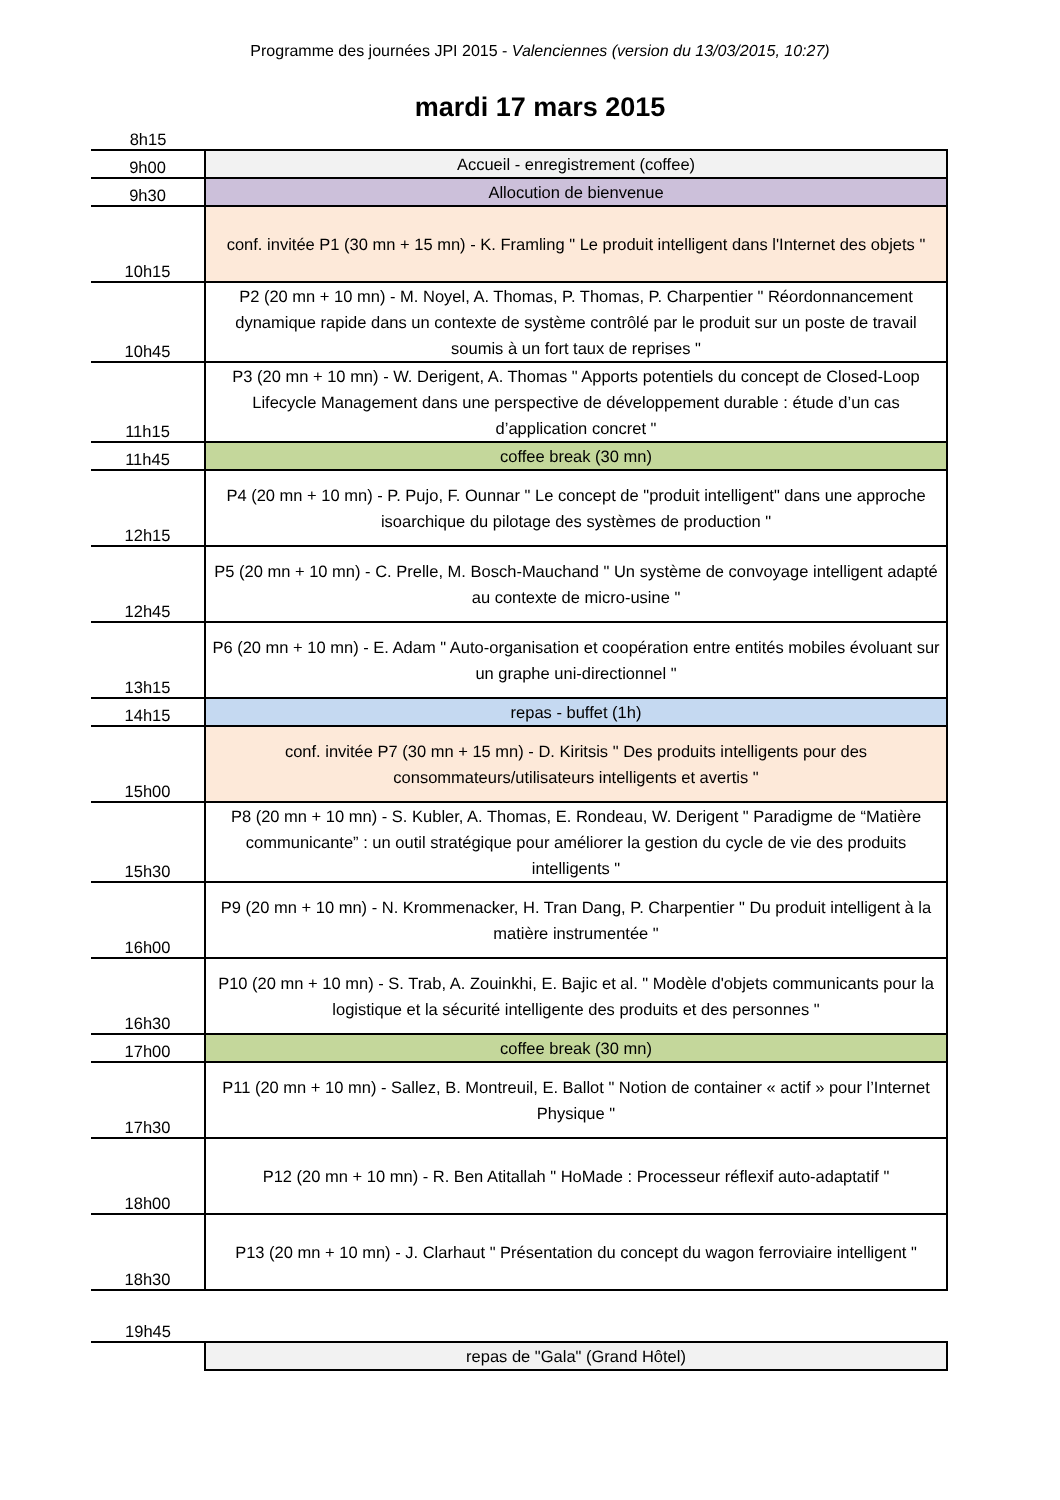Programme des journées JPI 2015 - Valenciennes (version du 13/03/2015, 10:27)
mardi 17 mars 2015
| 8h15 | |
| 9h00 | Accueil - enregistrement (coffee) |
| 9h30 | Allocution de bienvenue |
| 10h15 | conf. invitée P1 (30 mn + 15 mn) - K. Framling " Le produit intelligent dans l'Internet des objets " |
| 10h45 | P2 (20 mn + 10 mn) - M. Noyel, A. Thomas, P. Thomas, P. Charpentier " Réordonnancement dynamique rapide dans un contexte de système contrôlé par le produit sur un poste de travail soumis à un fort taux de reprises " |
| 11h15 | P3 (20 mn + 10 mn) - W. Derigent, A. Thomas " Apports potentiels du concept de Closed-Loop Lifecycle Management dans une perspective de développement durable : étude d’un cas d’application concret " |
| 11h45 | coffee break (30 mn) |
| 12h15 | P4 (20 mn + 10 mn) - P. Pujo, F. Ounnar " Le concept de "produit intelligent" dans une approche isoarchique du pilotage des systèmes de production " |
| 12h45 | P5 (20 mn + 10 mn) - C. Prelle, M. Bosch-Mauchand " Un système de convoyage intelligent adapté au contexte de micro-usine " |
| 13h15 | P6 (20 mn + 10 mn) - E. Adam " Auto-organisation et coopération entre entités mobiles évoluant sur un graphe uni-directionnel " |
| 14h15 | repas - buffet (1h) |
| 15h00 | conf. invitée P7 (30 mn + 15 mn) - D. Kiritsis " Des produits intelligents pour des consommateurs/utilisateurs intelligents et avertis " |
| 15h30 | P8 (20 mn + 10 mn) - S. Kubler, A. Thomas, E. Rondeau, W. Derigent " Paradigme de “Matière communicante” : un outil stratégique pour améliorer la gestion du cycle de vie des produits intelligents " |
| 16h00 | P9 (20 mn + 10 mn) - N. Krommenacker, H. Tran Dang, P. Charpentier " Du produit intelligent à la matière instrumentée " |
| 16h30 | P10 (20 mn + 10 mn) - S. Trab, A. Zouinkhi, E. Bajic et al. " Modèle d'objets communicants pour la logistique et la sécurité intelligente des produits et des personnes " |
| 17h00 | coffee break (30 mn) |
| 17h30 | P11 (20 mn + 10 mn) - Sallez, B. Montreuil, E. Ballot " Notion de container « actif » pour l’Internet Physique " |
| 18h00 | P12 (20 mn + 10 mn) - R. Ben Atitallah " HoMade : Processeur réflexif auto-adaptatif " |
| 18h30 | P13 (20 mn + 10 mn) - J. Clarhaut " Présentation du concept du wagon ferroviaire intelligent " |
| 19h45 | |
| | repas de "Gala" (Grand Hôtel) |